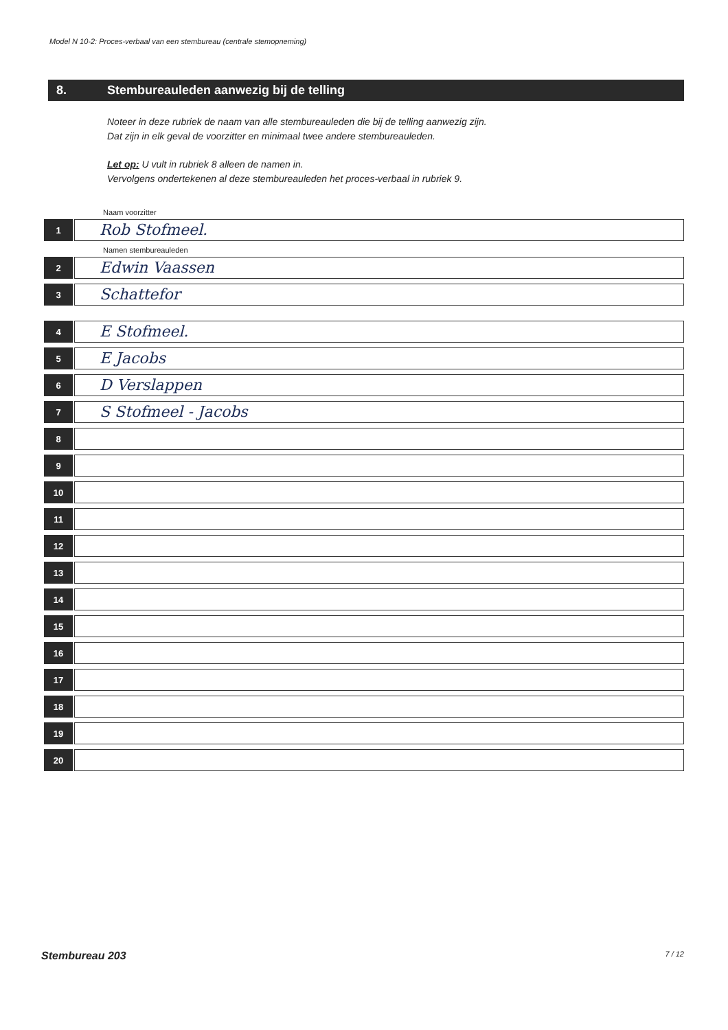Model N 10-2: Proces-verbaal van een stembureau (centrale stemopneming)
8. Stembureauleden aanwezig bij de telling
Noteer in deze rubriek de naam van alle stembureauleden die bij de telling aanwezig zijn.
Dat zijn in elk geval de voorzitter en minimaal twee andere stembureauleden.
Let op: U vult in rubriek 8 alleen de namen in.
Vervolgens ondertekenen al deze stembureauleden het proces-verbaal in rubriek 9.
Naam voorzitter
1
Rob Stofmeel.
Namen stembureauleden
2
Edwin Vaassen
3
Schattefor
4
E Stofmeel.
5
E Jacobs
6
D Verslappen
7
S Stofmeel - Jacobs
8
9
10
11
12
13
14
15
16
17
18
19
20
Stembureau 203 7 / 12